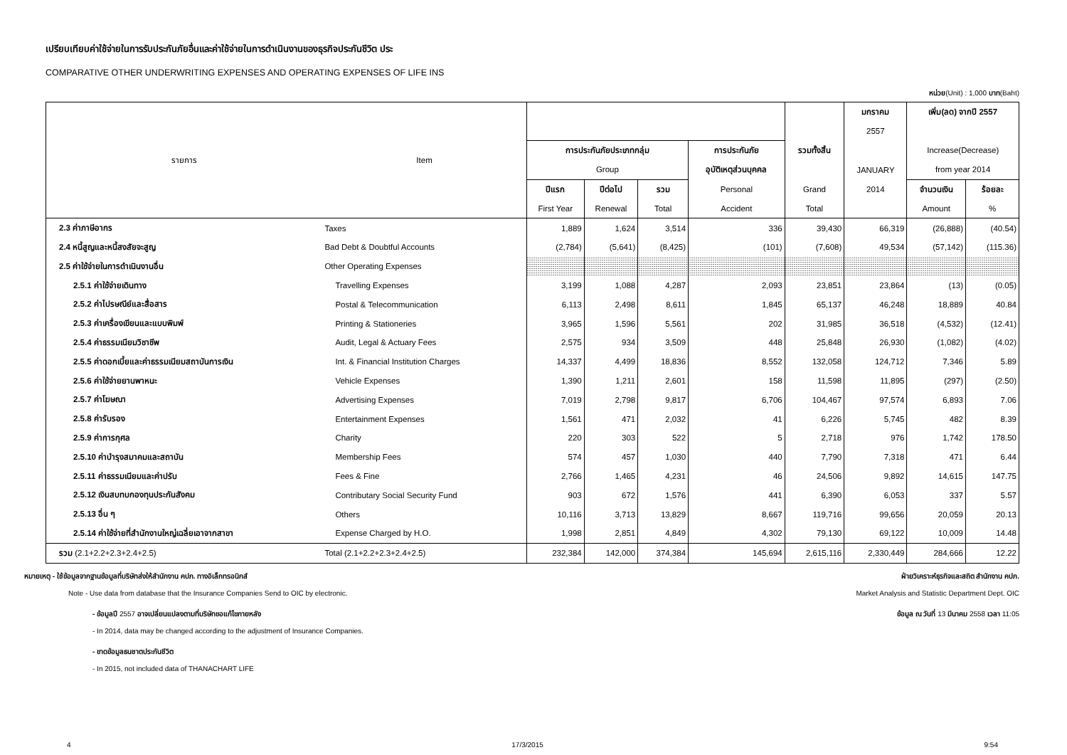เปรียบเทียบค่าใช้จ่ายในการรับประกันภัยอื่นและค่าใช้จ่ายในการดำเนินงานของธุรกิจประกันชีวิต ประ
COMPARATIVE OTHER UNDERWRITING EXPENSES AND OPERATING EXPENSES OF LIFE INS
หน่วย(Unit) : 1,000 บาท(Baht)
| รายการ | Item | | | | | | มกราคม | เพิ่ม(ลด) จากปี 2557 | |
| --- | --- | --- | --- | --- | --- | --- | --- | --- | --- |
| | | | | | | | 2557 | | |
| | | การประกันภัยประเภทกลุ่ม | | | การประกันภัย | รวมทั้งสิ้น | | Increase(Decrease) | |
| | | Group | | | อุบัติเหตุส่วนบุคคล | | JANUARY | from year 2014 | |
| | | ปีแรก | ปีต่อไป | รวม | Personal | Grand | 2014 | จำนวนเงิน | ร้อยละ |
| | | First Year | Renewal | Total | Accident | Total | | Amount | % |
| 2.3 ค่าภาษีอากร | Taxes | 1,889 | 1,624 | 3,514 | 336 | 39,430 | 66,319 | (26,888) | (40.54) |
| 2.4 หนี้สูญและหนี้สงสัยจะสูญ | Bad Debt & Doubtful Accounts | (2,784) | (5,641) | (8,425) | (101) | (7,608) | 49,534 | (57,142) | (115.36) |
| 2.5 ค่าใช้จ่ายในการดำเนินงานอื่น | Other Operating Expenses | | | | | | | | |
| 2.5.1 ค่าใช้จ่ายเดินทาง | Travelling Expenses | 3,199 | 1,088 | 4,287 | 2,093 | 23,851 | 23,864 | (13) | (0.05) |
| 2.5.2 ค่าไปรษณีย์และสื่อสาร | Postal & Telecommunication | 6,113 | 2,498 | 8,611 | 1,845 | 65,137 | 46,248 | 18,889 | 40.84 |
| 2.5.3 ค่าเครื่องเขียนและแบบพิมพ์ | Printing & Stationeries | 3,965 | 1,596 | 5,561 | 202 | 31,985 | 36,518 | (4,532) | (12.41) |
| 2.5.4 ค่าธรรมเนียมวิชาชีพ | Audit, Legal & Actuary Fees | 2,575 | 934 | 3,509 | 448 | 25,848 | 26,930 | (1,082) | (4.02) |
| 2.5.5 ค่าดอกเบี้ยและค่าธรรมเนียมสถาบันการเงิน | Int. & Financial Institution Charges | 14,337 | 4,499 | 18,836 | 8,552 | 132,058 | 124,712 | 7,346 | 5.89 |
| 2.5.6 ค่าใช้จ่ายยานพาหนะ | Vehicle Expenses | 1,390 | 1,211 | 2,601 | 158 | 11,598 | 11,895 | (297) | (2.50) |
| 2.5.7 ค่าโฆษณา | Advertising Expenses | 7,019 | 2,798 | 9,817 | 6,706 | 104,467 | 97,574 | 6,893 | 7.06 |
| 2.5.8 ค่ารับรอง | Entertainment Expenses | 1,561 | 471 | 2,032 | 41 | 6,226 | 5,745 | 482 | 8.39 |
| 2.5.9 ค่าการกุศล | Charity | 220 | 303 | 522 | 5 | 2,718 | 976 | 1,742 | 178.50 |
| 2.5.10 ค่าบำรุงสมาคมและสถาบัน | Membership Fees | 574 | 457 | 1,030 | 440 | 7,790 | 7,318 | 471 | 6.44 |
| 2.5.11 ค่าธรรมเนียมและค่าปรับ | Fees & Fine | 2,766 | 1,465 | 4,231 | 46 | 24,506 | 9,892 | 14,615 | 147.75 |
| 2.5.12 เงินสบทบกองทุนประกันสังคม | Contributary Social Security Fund | 903 | 672 | 1,576 | 441 | 6,390 | 6,053 | 337 | 5.57 |
| 2.5.13 อื่น ๆ | Others | 10,116 | 3,713 | 13,829 | 8,667 | 119,716 | 99,656 | 20,059 | 20.13 |
| 2.5.14 ค่าใช้จ่ายที่สำนักงานใหญ่เฉลี่ยเอาจากสาขา | Expense Charged by H.O. | 1,998 | 2,851 | 4,849 | 4,302 | 79,130 | 69,122 | 10,009 | 14.48 |
| รวม (2.1+2.2+2.3+2.4+2.5) | Total (2.1+2.2+2.3+2.4+2.5) | 232,384 | 142,000 | 374,384 | 145,694 | 2,615,116 | 2,330,449 | 284,666 | 12.22 |
หมายเหตุ - ใช้ข้อมูลจากฐานข้อมูลที่บริษัทส่งให้สำนักงาน คปภ. ทางอิเล็กทรอนิกส์ ฝ่ายวิเคราะห์ธุรกิจและสถิต สำนักงาน คปภ.
Note - Use data from database that the Insurance Companies Send to OIC by electronic. Market Analysis and Statistic Department Dept. OIC
- ข้อมูลปี 2557 อาจเปลี่ยนแปลงตามที่บริษัทขอแก้ไขภายหลัง ข้อมูล ณ วันที่ 13 มีนาคม 2558 เวลา 11:05
- In 2014, data may be changed according to the adjustment of Insurance Companies.
- ขาดข้อมูลธนชาตประกันชีวิต
- In 2015, not included data of THANACHART LIFE
4 17/3/2015 9:54